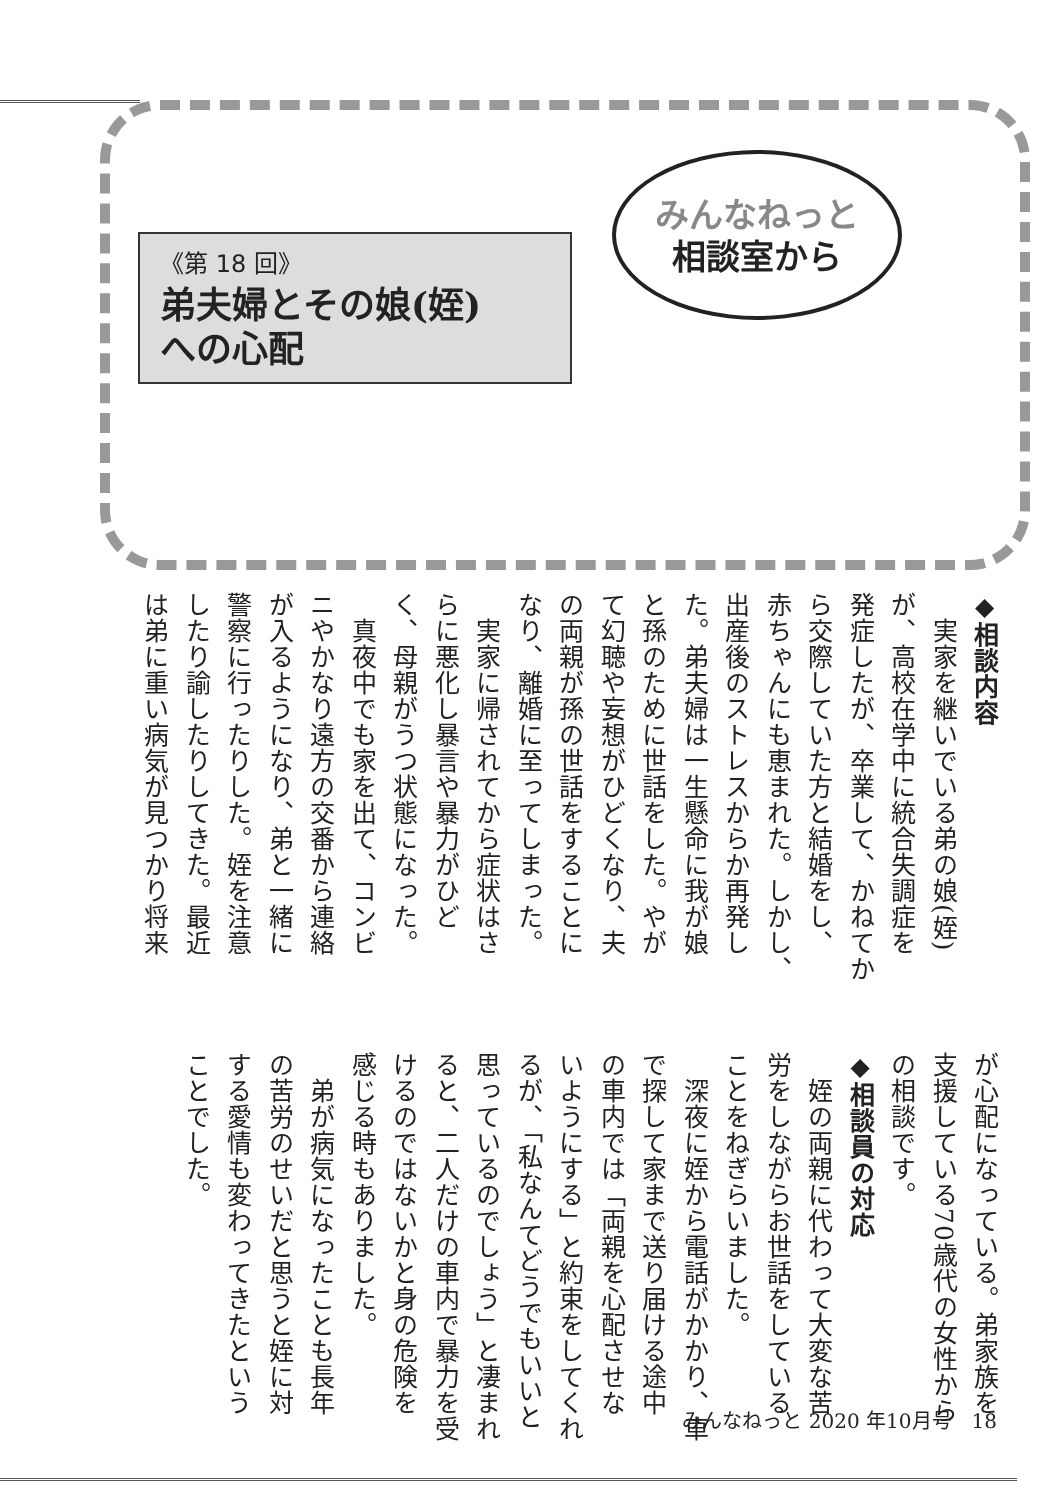《第 18 回》
弟夫婦とその娘(姪)
への心配
みんなねっと
相談室から
◆相談内容
　実家を継いでいる弟の娘(姪)
が、高校在学中に統合失調症を
発症したが、卒業して、かねてか
ら交際していた方と結婚をし、
赤ちゃんにも恵まれた。しかし、
出産後のストレスからか再発し
た。弟夫婦は一生懸命に我が娘
と孫のために世話をした。やが
て幻聴や妄想がひどくなり、夫
の両親が孫の世話をすることに
なり、離婚に至ってしまった。
　実家に帰されてから症状はさ
らに悪化し暴言や暴力がひど
く、母親がうつ状態になった。
　真夜中でも家を出て、コンビ
ニやかなり遠方の交番から連絡
が入るようになり、弟と一緒に
警察に行ったりした。姪を注意
したり諭したりしてきた。最近
は弟に重い病気が見つかり将来
が心配になっている。弟家族を
支援している70歳代の女性から
の相談です。
◆相談員の対応
　姪の両親に代わって大変な苦
労をしながらお世話をしている
ことをねぎらいました。
　深夜に姪から電話がかかり、車
で探して家まで送り届ける途中
の車内では「両親を心配させな
いようにする」と約束をしてくれ
るが、「私なんてどうでもいいと
思っているのでしょう」と凄まれ
ると、二人だけの車内で暴力を受
けるのではないかと身の危険を
感じる時もありました。
　弟が病気になったことも長年
の苦労のせいだと思うと姪に対
する愛情も変わってきたという
ことでした。
みんなねっと 2020 年10月号　18